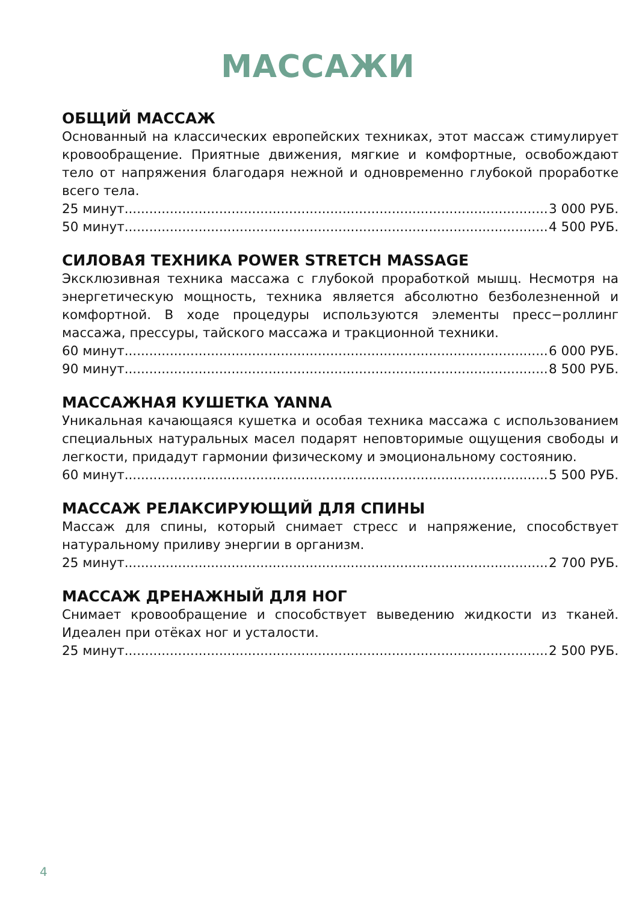МАССАЖИ
ОБЩИЙ МАССАЖ
Основанный на классических европейских техниках, этот массаж стимулирует кровообращение. Приятные движения, мягкие и комфортные, освобождают тело от напряжения благодаря нежной и одновременно глубокой проработке всего тела.
25 минут 3 000 РУБ.
50 минут 4 500 РУБ.
СИЛОВАЯ ТЕХНИКА POWER STRETCH MASSAGE
Эксклюзивная техника массажа с глубокой проработкой мышц. Несмотря на энергетическую мощность, техника является абсолютно безболезненной и комфортной. В ходе процедуры используются элементы пресс−роллинг массажа, прессуры, тайского массажа и тракционной техники.
60 минут 6 000 РУБ.
90 минут 8 500 РУБ.
МАССАЖНАЯ КУШЕТКА YANNA
Уникальная качающаяся кушетка и особая техника массажа с использованием специальных натуральных масел подарят неповторимые ощущения свободы и легкости, придадут гармонии физическому и эмоциональному состоянию.
60 минут 5 500 РУБ.
МАССАЖ РЕЛАКСИРУЮЩИЙ ДЛЯ СПИНЫ
Массаж для спины, который снимает стресс и напряжение, способствует натуральному приливу энергии в организм.
25 минут 2 700 РУБ.
МАССАЖ ДРЕНАЖНЫЙ ДЛЯ НОГ
Снимает кровообращение и способствует выведению жидкости из тканей. Идеален при отёках ног и усталости.
25 минут 2 500 РУБ.
4